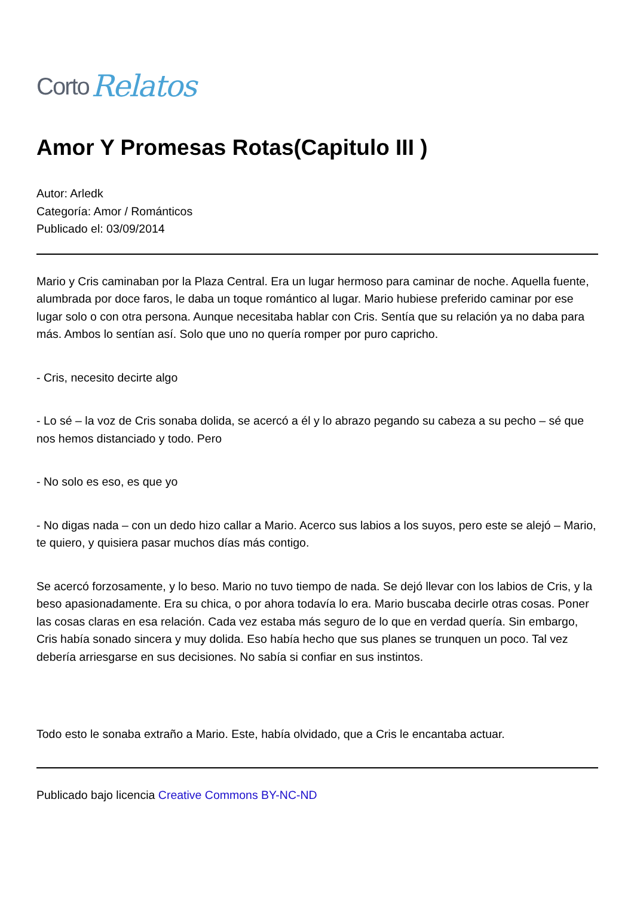Corto Relatos
Amor Y Promesas Rotas(Capitulo III )
Autor: Arledk
Categoría: Amor / Románticos
Publicado el: 03/09/2014
Mario y Cris caminaban por la Plaza Central. Era un lugar hermoso para caminar de noche. Aquella fuente, alumbrada por doce faros, le daba un toque romántico al lugar. Mario hubiese preferido caminar por ese lugar solo o con otra persona. Aunque necesitaba hablar con Cris. Sentía que su relación ya no daba para más. Ambos lo sentían así. Solo que uno no quería romper por puro capricho.
- Cris, necesito decirte algo
- Lo sé – la voz de Cris sonaba dolida, se acercó a él y lo abrazo pegando su cabeza a su pecho – sé que nos hemos distanciado y todo. Pero
- No solo es eso, es que yo
- No digas nada – con un dedo hizo callar a Mario. Acerco sus labios a los suyos, pero este se alejó – Mario, te quiero, y quisiera pasar muchos días más contigo.
Se acercó forzosamente, y lo beso. Mario no tuvo tiempo de nada. Se dejó llevar con los labios de Cris, y la beso apasionadamente. Era su chica, o por ahora todavía lo era. Mario buscaba decirle otras cosas. Poner las cosas claras en esa relación. Cada vez estaba más seguro de lo que en verdad quería. Sin embargo, Cris había sonado sincera y muy dolida. Eso había hecho que sus planes se trunquen un poco. Tal vez debería arriesgarse en sus decisiones. No sabía si confiar en sus instintos.
Todo esto le sonaba extraño a Mario. Este, había olvidado, que a Cris le encantaba actuar.
Publicado bajo licencia Creative Commons BY-NC-ND